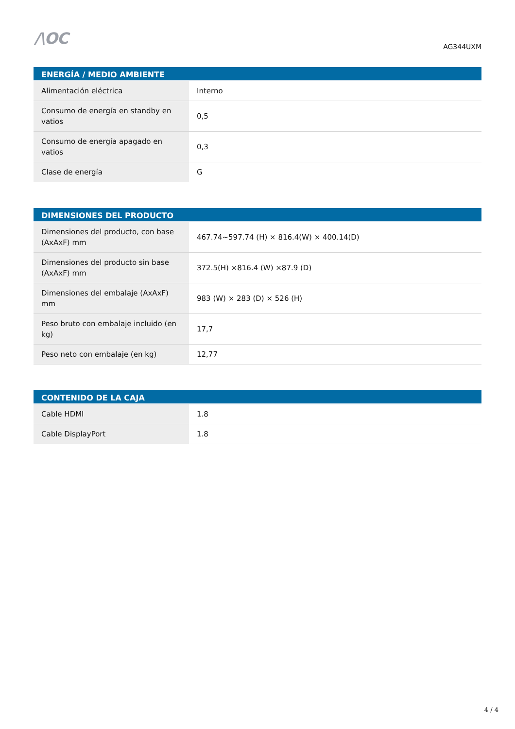/\OC
AG344UXM
| ENERGÍA / MEDIO AMBIENTE | |
| --- | --- |
| Alimentación eléctrica | Interno |
| Consumo de energía en standby en vatios | 0,5 |
| Consumo de energía apagado en vatios | 0,3 |
| Clase de energía | G |
| DIMENSIONES DEL PRODUCTO | |
| --- | --- |
| Dimensiones del producto, con base (AxAxF) mm | 467.74~597.74 (H) × 816.4(W) × 400.14(D) |
| Dimensiones del producto sin base (AxAxF) mm | 372.5(H) ×816.4 (W) ×87.9 (D) |
| Dimensiones del embalaje (AxAxF) mm | 983 (W) × 283 (D) × 526 (H) |
| Peso bruto con embalaje incluido (en kg) | 17,7 |
| Peso neto con embalaje (en kg) | 12,77 |
| CONTENIDO DE LA CAJA | |
| --- | --- |
| Cable HDMI | 1.8 |
| Cable DisplayPort | 1.8 |
4 / 4